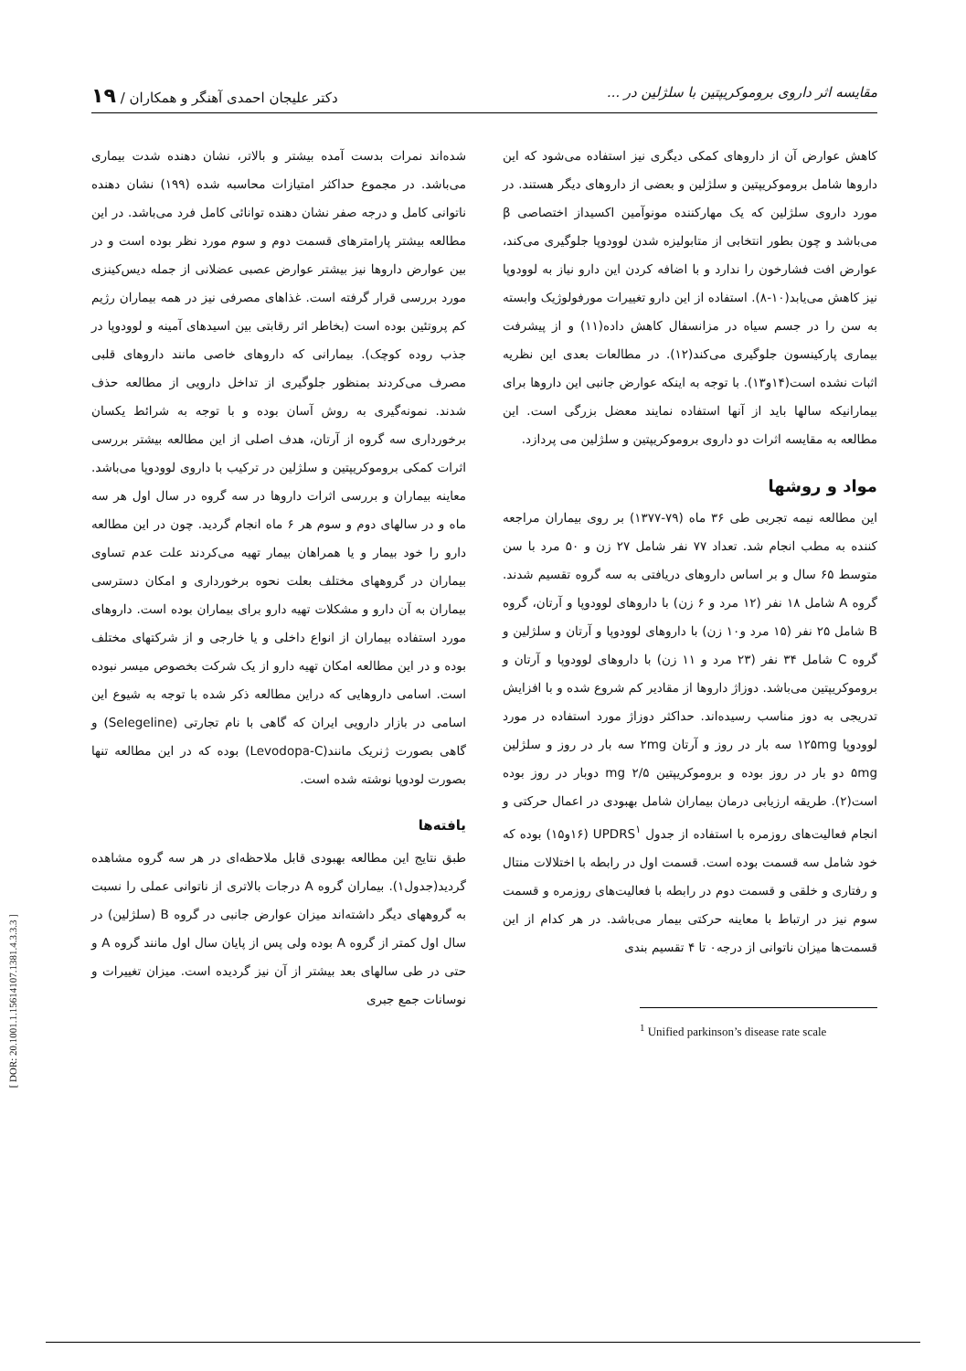مقایسه اثر داروی بروموکریپتین با سلژلین در ... دکتر علیجان احمدی آهنگر و همکاران / ۱۹
کاهش عوارض آن از داروهای کمکی دیگری نیز استفاده می‌شود که این داروها شامل بروموکریپتین و سلژلین و بعضی از داروهای دیگر هستند. در مورد داروی سلژلین که یک مهارکننده مونوآمین اکسیداز اختصاصی β می‌باشد و چون بطور انتخابی از متابولیزه شدن لوودوپا جلوگیری می‌کند، عوارض افت فشارخون را ندارد و با اضافه کردن این دارو نیاز به لوودوپا نیز کاهش می‌یابد(۱۰-۸). استفاده از این دارو تغییرات مورفولوژیک وابسته به سن را در جسم سیاه در مزانسفال کاهش داده(۱۱) و از پیشرفت بیماری پارکینسون جلوگیری می‌کند(۱۲). در مطالعات بعدی این نظریه اثبات نشده است(۱۴و۱۳). با توجه به اینکه عوارض جانبی این داروها برای بیمارانیکه سالها باید از آنها استفاده نمایند معضل بزرگی است. این مطالعه به مقایسه اثرات دو داروی بروموکریپتین و سلژلین می پردازد.
مواد و روشها
این مطالعه نیمه تجربی طی ۳۶ ماه (۷۹-۱۳۷۷) بر روی بیماران مراجعه کننده به مطب انجام شد. تعداد ۷۷ نفر شامل ۲۷ زن و ۵۰ مرد با سن متوسط ۶۵ سال و بر اساس داروهای دریافتی به سه گروه تقسیم شدند. گروه A شامل ۱۸ نفر (۱۲ مرد و ۶ زن) با داروهای لوودوپا و آرتان، گروه B شامل ۲۵ نفر (۱۵ مرد و۱۰ زن) با داروهای لوودوپا و آرتان و سلژلین و گروه C شامل ۳۴ نفر (۲۳ مرد و ۱۱ زن) با داروهای لوودوپا و آرتان و بروموکریپتین می‌باشد. دوزاژ داروها از مقادیر کم شروع شده و با افزایش تدریجی به دوز مناسب رسیده‌اند. حداکثر دوزاژ مورد استفاده در مورد لوودوپا ۱۲۵mg سه بار در روز و آرتان ۲mg سه بار در روز و سلژلین ۵mg دو بار در روز بوده و بروموکریپتین ۲/۵ mg دوبار در روز بوده است(۲). طریقه ارزیابی درمان بیماران شامل بهبودی در اعمال حرکتی و انجام فعالیت‌های روزمره با استفاده از جدول UPDRS<sup>۱</sup> (۱۶و۱۵) بوده که خود شامل سه قسمت بوده است. قسمت اول در رابطه با اختلالات منتال و رفتاری و خلقی و قسمت دوم در رابطه با فعالیت‌های روزمره و قسمت سوم نیز در ارتباط با معاینه حرکتی بیمار می‌باشد. در هر کدام از این قسمت‌ها میزان ناتوانی از درجه۰ تا ۴ تقسیم بندی
<sup>1</sup> Unified parkinson’s disease rate scale
شده‌اند نمرات بدست آمده بیشتر و بالاتر، نشان دهنده شدت بیماری می‌باشد. در مجموع حداکثر امتیازات محاسبه شده (۱۹۹) نشان دهنده ناتوانی کامل و درجه صفر نشان دهنده توانائی کامل فرد می‌باشد. در این مطالعه بیشتر پارامترهای قسمت دوم و سوم مورد نظر بوده است و در بین عوارض داروها نیز بیشتر عوارض عصبی عضلانی از جمله دیس‌کینزی مورد بررسی قرار گرفته است. غذاهای مصرفی نیز در همه بیماران رژیم کم پروتئین بوده است (بخاطر اثر رقابتی بین اسیدهای آمینه و لوودوپا در جذب روده کوچک). بیمارانی که داروهای خاصی مانند داروهای قلبی مصرف می‌کردند بمنظور جلوگیری از تداخل دارویی از مطالعه حذف شدند. نمونه‌گیری به روش آسان بوده و با توجه به شرائط یکسان برخورداری سه گروه از آرتان، هدف اصلی از این مطالعه بیشتر بررسی اثرات کمکی بروموکریپتین و سلژلین در ترکیب با داروی لوودوپا می‌باشد. معاینه بیماران و بررسی اثرات داروها در سه گروه در سال اول هر سه ماه و در سالهای دوم و سوم هر ۶ ماه انجام گردید. چون در این مطالعه دارو را خود بیمار و یا همراهان بیمار تهیه می‌کردند علت عدم تساوی بیماران در گروههای مختلف بعلت نحوه برخورداری و امکان دسترسی بیماران به آن دارو و مشکلات تهیه دارو برای بیماران بوده است. داروهای مورد استفاده بیماران از انواع داخلی و یا خارجی و از شرکتهای مختلف بوده و در این مطالعه امکان تهیه دارو از یک شرکت بخصوص میسر نبوده است. اسامی داروهایی که دراین مطالعه ذکر شده با توجه به شیوع این اسامی در بازار دارویی ایران که گاهی با نام تجارتی (Selegeline) و گاهی بصورت ژنریک مانند(Levodopa-C) بوده که در این مطالعه تنها بصورت لودوپا نوشته شده است.
یافته‌ها
طبق نتایج این مطالعه بهبودی قابل ملاحظه‌ای در هر سه گروه مشاهده گردید(جدول۱). بیماران گروه A درجات بالاتری از ناتوانی عملی را نسبت به گروههای دیگر داشته‌اند میزان عوارض جانبی در گروه B (سلژلین) در سال اول کمتر از گروه A بوده ولی پس از پایان سال اول مانند گروه A و حتی در طی سالهای بعد بیشتر از آن نیز گردیده است. میزان تغییرات و نوسانات جمع جبری
[ DOR: 20.1001.1.15614107.1381.4.3.3.3 ]